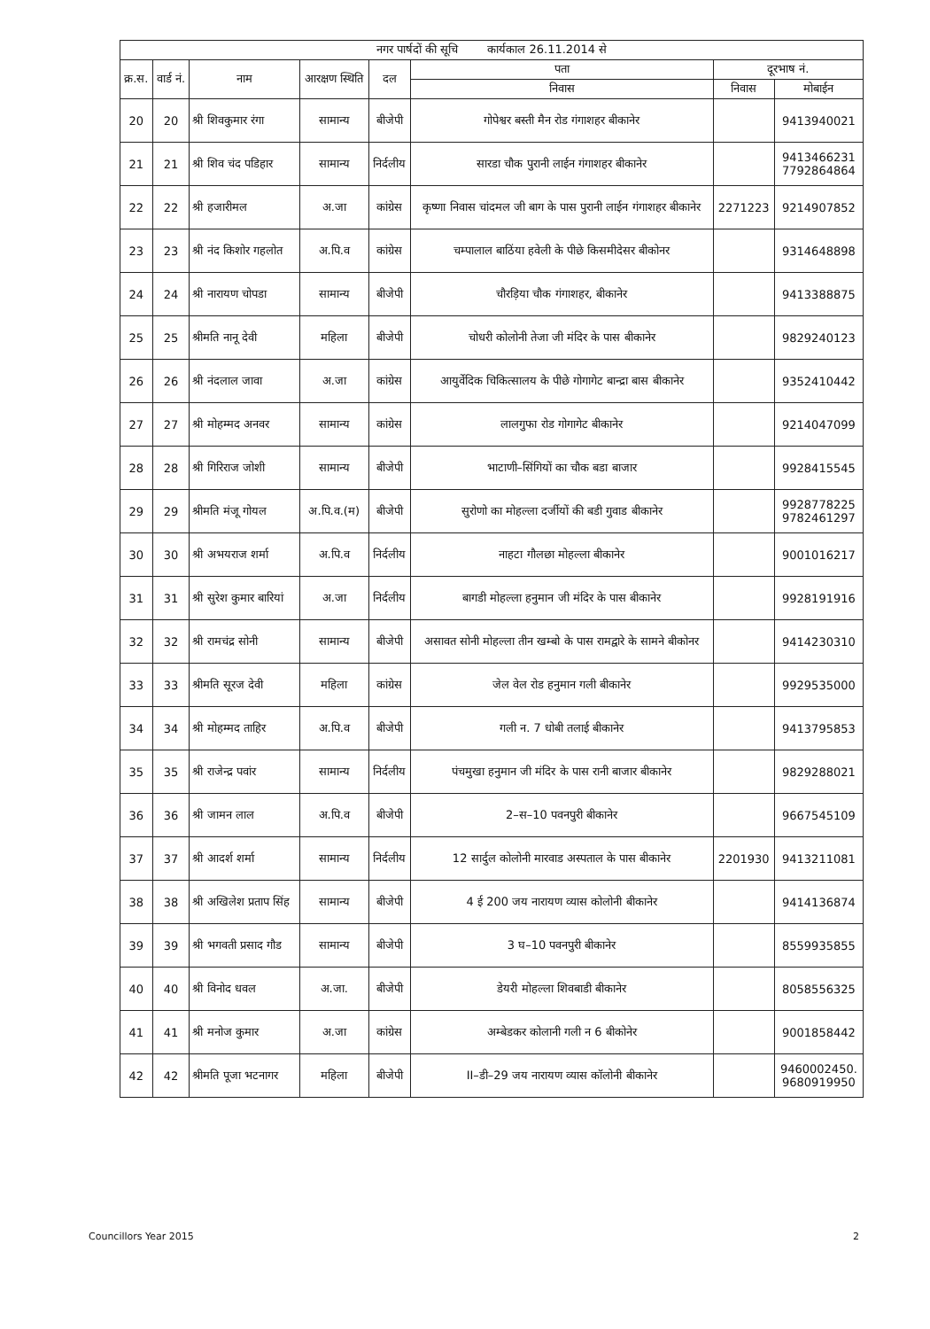| नगर पार्षदों की सूचि कार्यकाल 26.11.2014 से | | | | | | | |
| --- | --- | --- | --- | --- | --- | --- | --- |
| क्र.स. | वार्ड नं. | नाम | आरक्षण स्थिति | दल | पता | दूरभाष नं. | |
| | | | | | निवास | निवास | मोबाईन |
| 20 | 20 | श्री शिवकुमार रंगा | सामान्य | बीजेपी | गोपेश्वर बस्ती मैन रोड गंगाशहर बीकानेर | | 9413940021 |
| 21 | 21 | श्री शिव चंद पडिहार | सामान्य | निर्दलीय | सारडा चौक पुरानी लाईन गंगाशहर बीकानेर | | 9413466231 7792864864 |
| 22 | 22 | श्री हजारीमल | अ.जा | कांग्रेस | कृष्णा निवास चांदमल जी बाग के पास पुरानी लाईन गंगाशहर बीकानेर | 2271223 | 9214907852 |
| 23 | 23 | श्री नंद किशोर गहलोत | अ.पि.व | कांग्रेस | चम्पालाल बाठिंया हवेली के पीछे किसमीदेसर बीकोनर | | 9314648898 |
| 24 | 24 | श्री नारायण चोपडा | सामान्य | बीजेपी | चौरड़िया चौक गंगाशहर, बीकानेर | | 9413388875 |
| 25 | 25 | श्रीमति नानू देवी | महिला | बीजेपी | चोधरी कोलोनी तेजा जी मंदिर के पास बीकानेर | | 9829240123 |
| 26 | 26 | श्री नंदलाल जावा | अ.जा | कांग्रेस | आयुर्वेदिक चिकित्सालय के पीछे गोगागेट बान्द्रा बास बीकानेर | | 9352410442 |
| 27 | 27 | श्री मोहम्मद अनवर | सामान्य | कांग्रेस | लालगुफा रोड गोगागेट बीकानेर | | 9214047099 |
| 28 | 28 | श्री गिरिराज जोशी | सामान्य | बीजेपी | भाटाणी–सिंगियों का चौक बडा बाजार | | 9928415545 |
| 29 | 29 | श्रीमति मंजू गोयल | अ.पि.व.(म) | बीजेपी | सुरोणो का मोहल्ला दर्जीयों की बडी गुवाड बीकानेर | | 9928778225 9782461297 |
| 30 | 30 | श्री अभयराज शर्मा | अ.पि.व | निर्दलीय | नाहटा गौलछा मोहल्ला बीकानेर | | 9001016217 |
| 31 | 31 | श्री सुरेश कुमार बारियां | अ.जा | निर्दलीय | बागडी मोहल्ला हनुमान जी मंदिर के पास बीकानेर | | 9928191916 |
| 32 | 32 | श्री रामचंद्र सोनी | सामान्य | बीजेपी | असावत सोनी मोहल्ला तीन खम्बो के पास रामद्वारे के सामने बीकोनर | | 9414230310 |
| 33 | 33 | श्रीमति सूरज देवी | महिला | कांग्रेस | जेल वेल रोड हनुमान गली बीकानेर | | 9929535000 |
| 34 | 34 | श्री मोहम्मद ताहिर | अ.पि.व | बीजेपी | गली न. 7 धोबी तलाई बीकानेर | | 9413795853 |
| 35 | 35 | श्री राजेन्द्र पवांर | सामान्य | निर्दलीय | पंचमुखा हनुमान जी मंदिर के पास रानी बाजार बीकानेर | | 9829288021 |
| 36 | 36 | श्री जामन लाल | अ.पि.व | बीजेपी | 2–स–10 पवनपुरी बीकानेर | | 9667545109 |
| 37 | 37 | श्री आदर्श शर्मा | सामान्य | निर्दलीय | 12 सार्दुल कोलोनी मारवाड अस्पताल के पास बीकानेर | 2201930 | 9413211081 |
| 38 | 38 | श्री अखिलेश प्रताप सिंह | सामान्य | बीजेपी | 4 ई 200 जय नारायण व्यास कोलोनी बीकानेर | | 9414136874 |
| 39 | 39 | श्री भगवती प्रसाद गौड | सामान्य | बीजेपी | 3 घ–10 पवनपुरी बीकानेर | | 8559935855 |
| 40 | 40 | श्री विनोद धवल | अ.जा. | बीजेपी | डेयरी मोहल्ला शिवबाडी बीकानेर | | 8058556325 |
| 41 | 41 | श्री मनोज कुमार | अ.जा | कांग्रेस | अम्बेडकर कोलानी गली न 6 बीकोनेर | | 9001858442 |
| 42 | 42 | श्रीमति पूजा भटनागर | महिला | बीजेपी | II–डी–29 जय नारायण व्यास कॉलोनी बीकानेर | | 9460002450. 9680919950 |
Councillors Year 2015 2